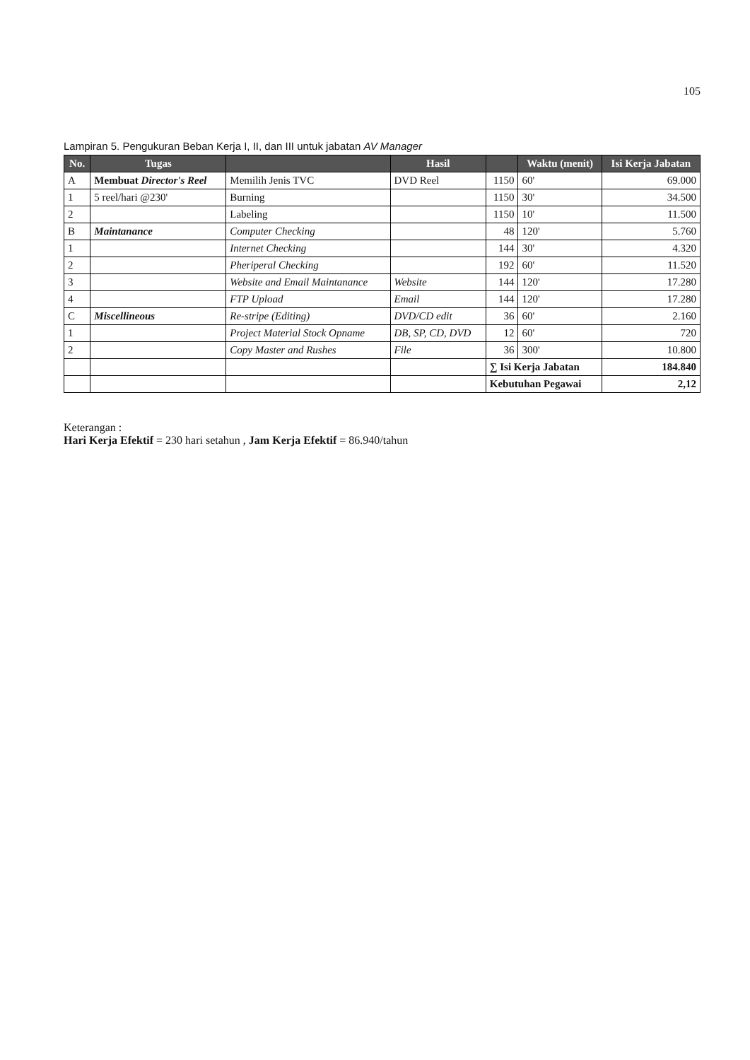105
Lampiran 5. Pengukuran Beban Kerja I, II, dan III untuk jabatan AV Manager
| No. | Tugas | | Hasil | | Waktu (menit) | Isi Kerja Jabatan |
| --- | --- | --- | --- | --- | --- | --- |
| A | Membuat Director's Reel | Memilih Jenis TVC | DVD Reel | 1150 | 60' | 69.000 |
| 1 | 5 reel/hari @230' | Burning | | 1150 | 30' | 34.500 |
| 2 | | Labeling | | 1150 | 10' | 11.500 |
| B | Maintanance | Computer Checking | | 48 | 120' | 5.760 |
| 1 | | Internet Checking | | 144 | 30' | 4.320 |
| 2 | | Pheriperal Checking | | 192 | 60' | 11.520 |
| 3 | | Website and Email Maintanance | Website | 144 | 120' | 17.280 |
| 4 | | FTP Upload | Email | 144 | 120' | 17.280 |
| C | Miscellineous | Re-stripe (Editing) | DVD/CD edit | 36 | 60' | 2.160 |
| 1 | | Project Material Stock Opname | DB, SP, CD, DVD | 12 | 60' | 720 |
| 2 | | Copy Master and Rushes | File | 36 | 300' | 10.800 |
| | | | | ∑ Isi Kerja Jabatan | | 184.840 |
| | | | | Kebutuhan Pegawai | | 2,12 |
Keterangan :
Hari Kerja Efektif = 230 hari setahun , Jam Kerja Efektif = 86.940/tahun